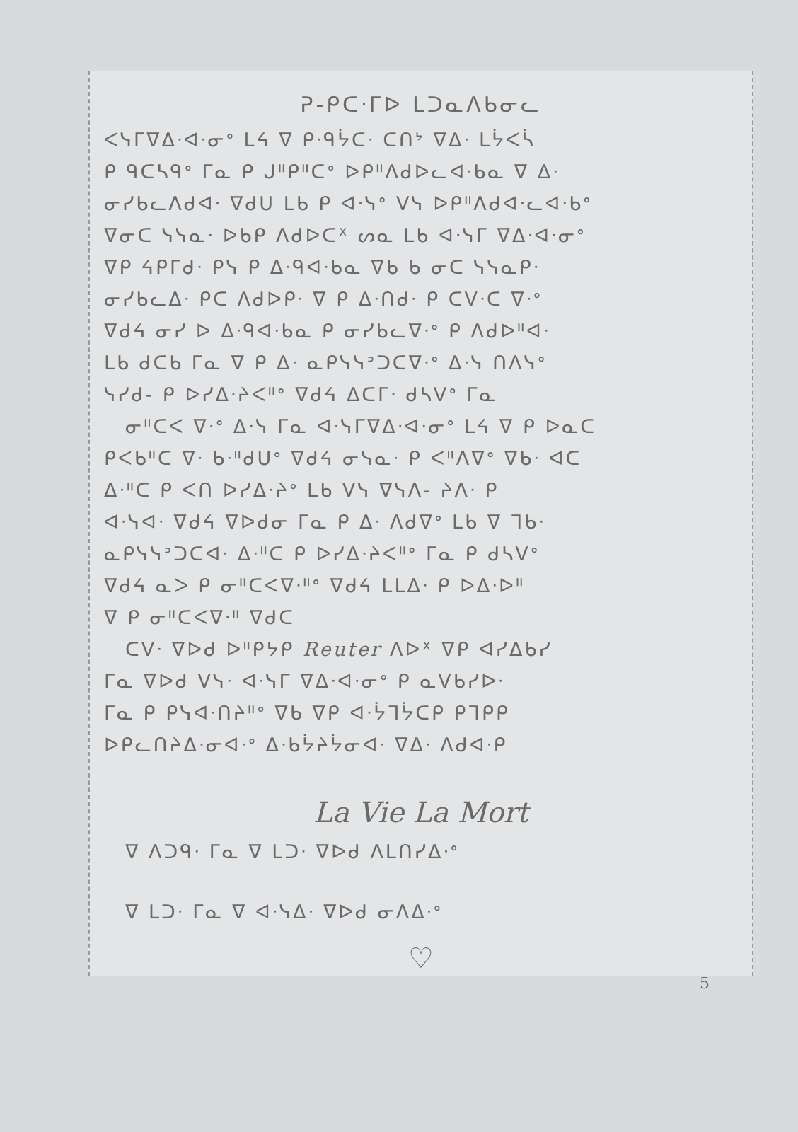ᕈ-ᑭᑕᐧᒥᐅ ᒪᑐᓇᐱᑲᓂᓚ
ᐸᓭᒥᐁᐃᐧᐊᐧᓂᐤ ᒪᔦ ᐁ ᑭᐧᑫᔮᑕᐧ ᑕᑎᔾ ᐁᐃᐧ ᒪᔮᐸᓵ
ᑭ ᑫᑕᓴᑫᐤ ᒥᓇ ᑭ ᒍᐦᑭᐦᑕᐤ ᐅᑭᐦᐱᑯᐅᓚᐊᐧᑲᓇ ᐁ ᐃᐧ
ᓂᓯᑲᓚᐱᑯᐊᐧ ᐁᑯᑌ ᒪᑲ ᑭ ᐊᐧᓭᐤ ᐯᓭ ᐅᑭᐦᐱᑯᐊᐧᓚᐊᐧᑲᐤ
ᐁᓂᑕ ᓭᓭᓇᐧ ᐅᑲᑭ ᐱᑯᐅᑕᕽ ᔕᓇ ᒪᑲ ᐊᐧᓭᒥ ᐁᐃᐧᐊᐧᓂᐤ
ᐁᑭ ᔦᑭᒥᑯᐧ ᑭᓭ ᑭ ᐃᐧᑫᐊᐧᑲᓇ ᐁᑲ ᑲ ᓂᑕ ᓭᓭᓇᑭᐧ
ᓂᓯᑲᓚᐃᐧ ᑭᑕ ᐱᑯᐅᑭᐧ ᐁ ᑭ ᐃᐧᑎᑯᐧ ᑭ ᑕᐯᐧᑕ ᐁᐧᐤ
ᐁᑯᔦ ᓂᓯ ᐅ ᐃᐧᑫᐊᐧᑲᓇ ᑭ ᓂᓯᑲᓚᐁᐧᐤ ᑭ ᐱᑯᐅᐦᐊᐧ
ᒪᑲ ᑯᑕᑲ ᒥᓇ ᐁ ᑭ ᐃᐧ ᓇᑭᓭᓭᐣᑐᑕᐁᐧᐤ ᐃᐧᓭ ᑎᐱᓭᐤ
ᓭᓯᑯ- ᑭ ᐅᓯᐃᐧᔨᐸᐦᐤ ᐁᑯᔦ ᐃᑕᒥᐧ ᑯᓴᐯᐤ ᒥᓇ
ᓂᐦᑕᐸ ᐁᐧᐤ ᐃᐧᓭ ᒥᓇ ᐊᐧᓭᒥᐁᐃᐧᐊᐧᓂᐤ ᒪᔦ ᐁ ᑭ ᐅᓇᑕ
ᑭᐸᑲᐦᑕ ᐁᐧ ᑲᐧᐦᑯᑌᐤ ᐁᑯᔦ ᓂᓭᓇᐧ ᑭ ᐸᐦᐱᐁᐤ ᐁᑲᐧ ᐊᑕ
ᐃᐧᐦᑕ ᑭ ᐸᑎ ᐅᓯᐃᐧᔨᐤ ᒪᑲ ᐯᓭ ᐁᓭᐱ- ᔨᐱᐧ ᑭ
ᐊᐧᓭᐊᐧ ᐁᑯᔦ ᐁᐅᑯᓂ ᒥᓇ ᑭ ᐃᐧ ᐱᑯᐁᐤ ᒪᑲ ᐁ ᒣᑲᐧ
ᓇᑭᓭᓭᐣᑐᑕᐊᐧ ᐃᐧᐦᑕ ᑭ ᐅᓯᐃᐧᔨᐸᐦᐤ ᒥᓇ ᑭ ᑯᓴᐯᐤ
ᐁᑯᔦ ᓇᐳ ᑭ ᓂᐦᑕᐸᐁᐧᐦᐤ ᐁᑯᔦ ᒪᒪᐃᐧ ᑭ ᐅᐃᐧᐅᐦ
ᐁ ᑭ ᓂᐦᑕᐸᐁᐧᐦ ᐁᑯᑕ
ᑕᐯᐧ ᐁᐅᑯ ᐅᐦᑭᔭᑭ Reuter ᐱᐅᕽ ᐁᑭ ᐊᓯᐃᑲᓯ
ᒥᓇ ᐁᐅᑯ ᐯᓭᐧ ᐊᐧᓭᒥ ᐁᐃᐧᐊᐧᓂᐤ ᑭ ᓇᐯᑲᓯᐅᐧ
ᒥᓇ ᑭ ᑭᓭᐊᐧᑎᔨᐦᐤ ᐁᑲ ᐁᑭ ᐊᐧᔮᒣᔮᑕᑭ ᑭᒣᑭᑭ
ᐅᑭᓚᑎᔨᐃᐧᓂᐊᐧᐤ ᐃᐧᑲᔮᔨᔮᓂᐊᐧ ᐁᐃᐧ ᐱᑯᐊᐧᑭ
La Vie La Mort
ᐁ ᐱᑐᑫᐧ ᒥᓇ ᐁ ᒪᑐᐧ ᐁᐅᑯ ᐱᒪᑎᓯᐃᐧᐤ
ᐁ ᒪᑐᐧ ᒥᓇ ᐁ ᐊᐧᓭᐃᐧ ᐁᐅᑯ ᓂᐱᐃᐧᐤ
♡
5